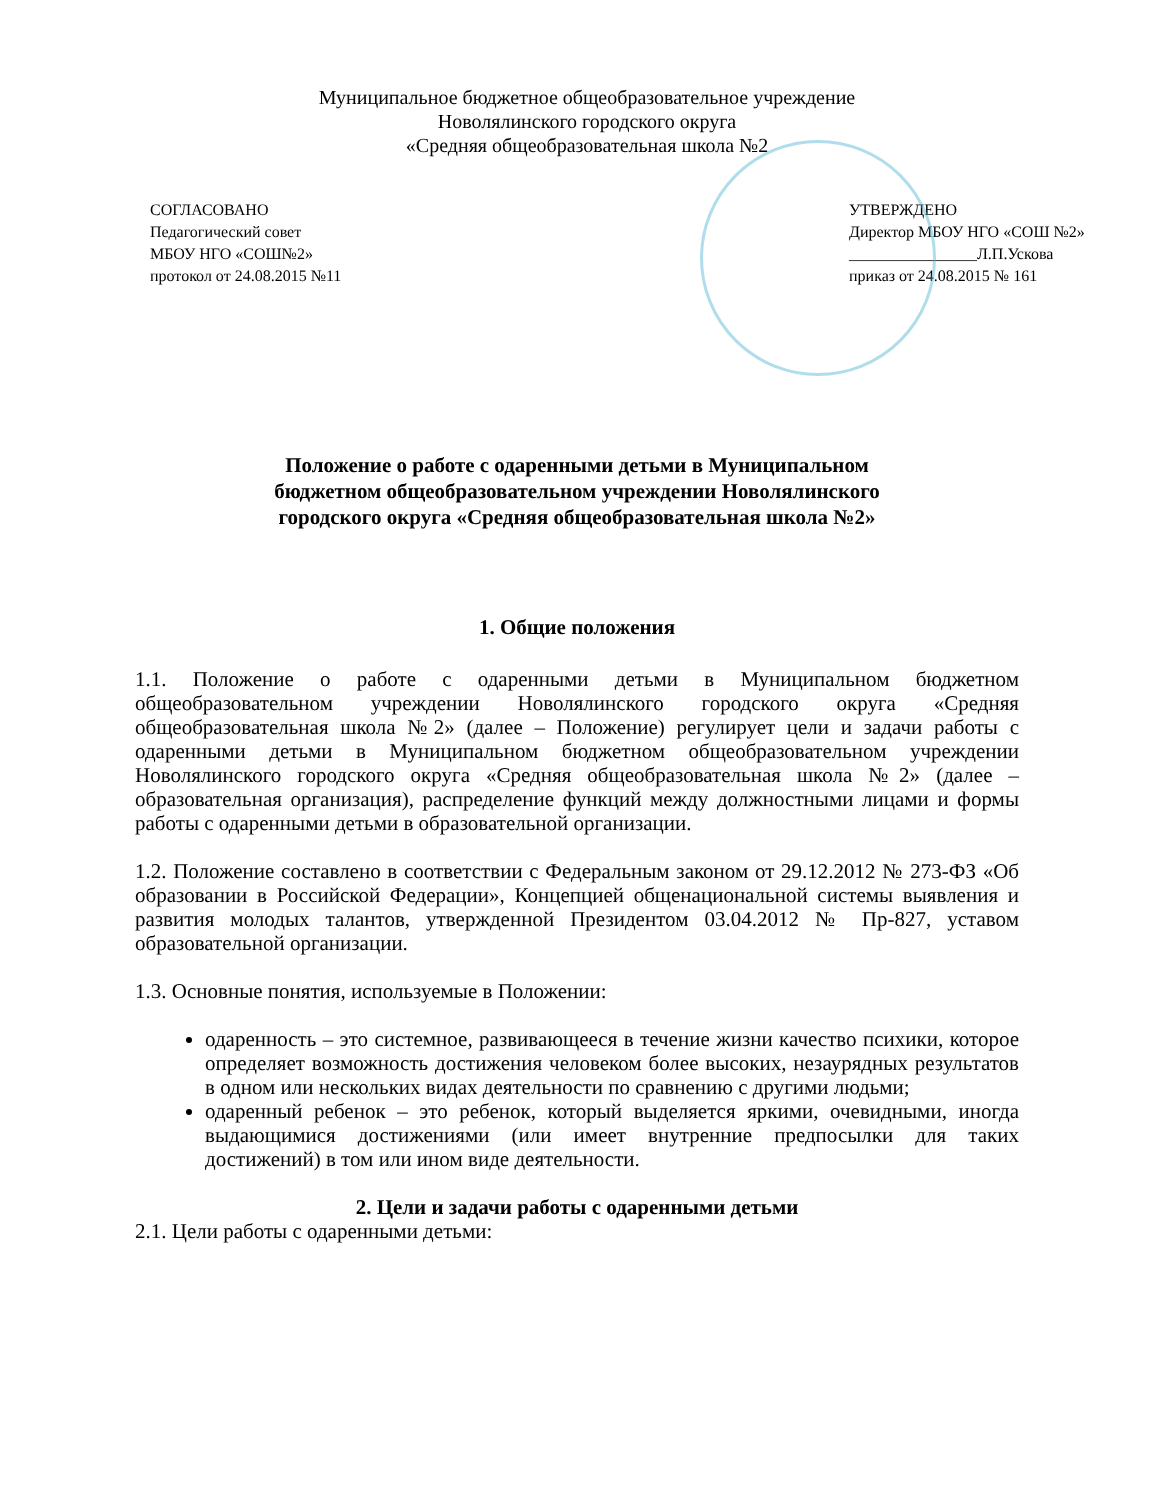Муниципальное бюджетное общеобразовательное учреждение
Новолялинского городского округа
«Средняя общеобразовательная школа №2
СОГЛАСОВАНО
Педагогический совет
МБОУ НГО «СОШ№2»
протокол от 24.08.2015 №11
УТВЕРЖДЕНО
Директор МБОУ НГО «СОШ №2»
________________Л.П.Ускова
приказ от 24.08.2015 № 161
Положение о работе с одаренными детьми в Муниципальном
бюджетном общеобразовательном учреждении Новолялинского
городского округа «Средняя общеобразовательная школа №2»
1. Общие положения
1.1. Положение о работе с одаренными детьми в Муниципальном бюджетном общеобразовательном учреждении Новолялинского городского округа «Средняя общеобразовательная школа №2» (далее – Положение) регулирует цели и задачи работы с одаренными детьми в Муниципальном бюджетном общеобразовательном учреждении Новолялинского городского округа «Средняя общеобразовательная школа №2» (далее – образовательная организация), распределение функций между должностными лицами и формы работы с одаренными детьми в образовательной организации.
1.2. Положение составлено в соответствии с Федеральным законом от 29.12.2012 № 273-ФЗ «Об образовании в Российской Федерации», Концепцией общенациональной системы выявления и развития молодых талантов, утвержденной Президентом 03.04.2012 № Пр-827, уставом образовательной организации.
1.3. Основные понятия, используемые в Положении:
одаренность – это системное, развивающееся в течение жизни качество психики, которое определяет возможность достижения человеком более высоких, незаурядных результатов в одном или нескольких видах деятельности по сравнению с другими людьми;
одаренный ребенок – это ребенок, который выделяется яркими, очевидными, иногда выдающимися достижениями (или имеет внутренние предпосылки для таких достижений) в том или ином виде деятельности.
2. Цели и задачи работы с одаренными детьми
2.1. Цели работы с одаренными детьми: